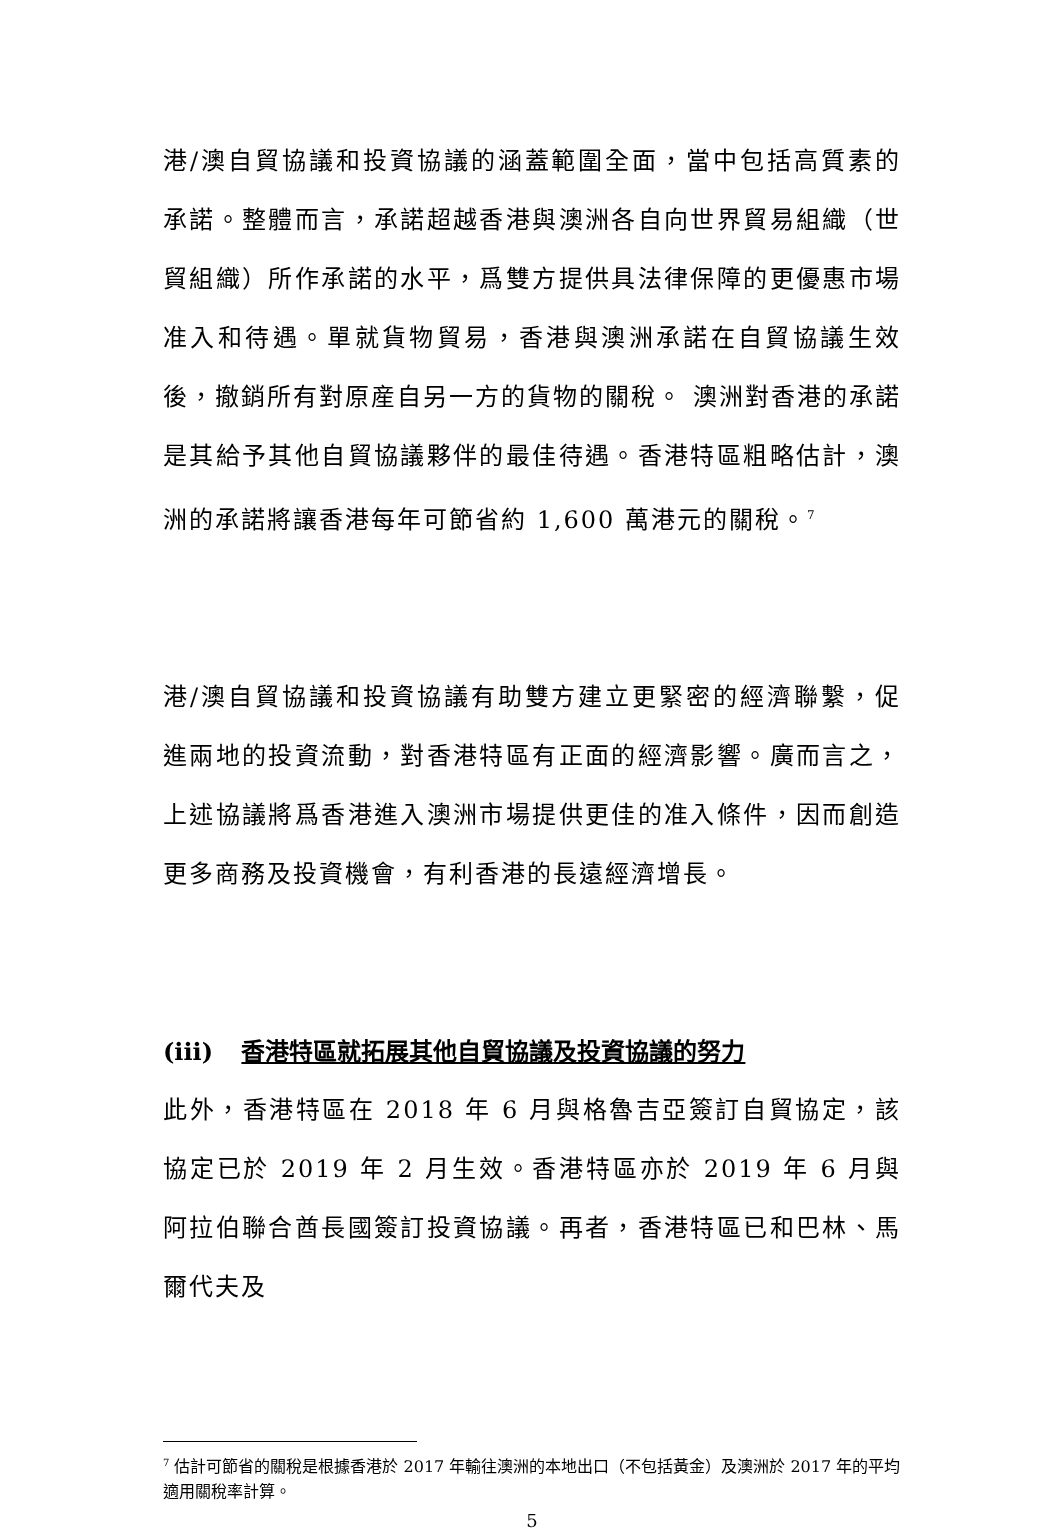港/澳自貿協議和投資協議的涵蓋範圍全面，當中包括高質素的承諾。整體而言，承諾超越香港與澳洲各自向世界貿易組織（世貿組織）所作承諾的水平，爲雙方提供具法律保障的更優惠市場准入和待遇。單就貨物貿易，香港與澳洲承諾在自貿協議生效後，撤銷所有對原産自另一方的貨物的關稅。 澳洲對香港的承諾是其給予其他自貿協議夥伴的最佳待遇。香港特區粗略估計，澳洲的承諾將讓香港每年可節省約 1,600 萬港元的關稅。<sup>7</sup>
港/澳自貿協議和投資協議有助雙方建立更緊密的經濟聯繫，促進兩地的投資流動，對香港特區有正面的經濟影響。廣而言之，上述協議將爲香港進入澳洲市場提供更佳的准入條件，因而創造更多商務及投資機會，有利香港的長遠經濟增長。
(iii) 香港特區就拓展其他自貿協議及投資協議的努力
此外，香港特區在 2018 年 6 月與格魯吉亞簽訂自貿協定，該協定已於 2019 年 2 月生效。香港特區亦於 2019 年 6 月與阿拉伯聯合酋長國簽訂投資協議。再者，香港特區已和巴林、馬爾代夫及
<sup>7</sup> 估計可節省的關稅是根據香港於 2017 年輸往澳洲的本地出口（不包括黃金）及澳洲於 2017 年的平均適用關稅率計算。
5